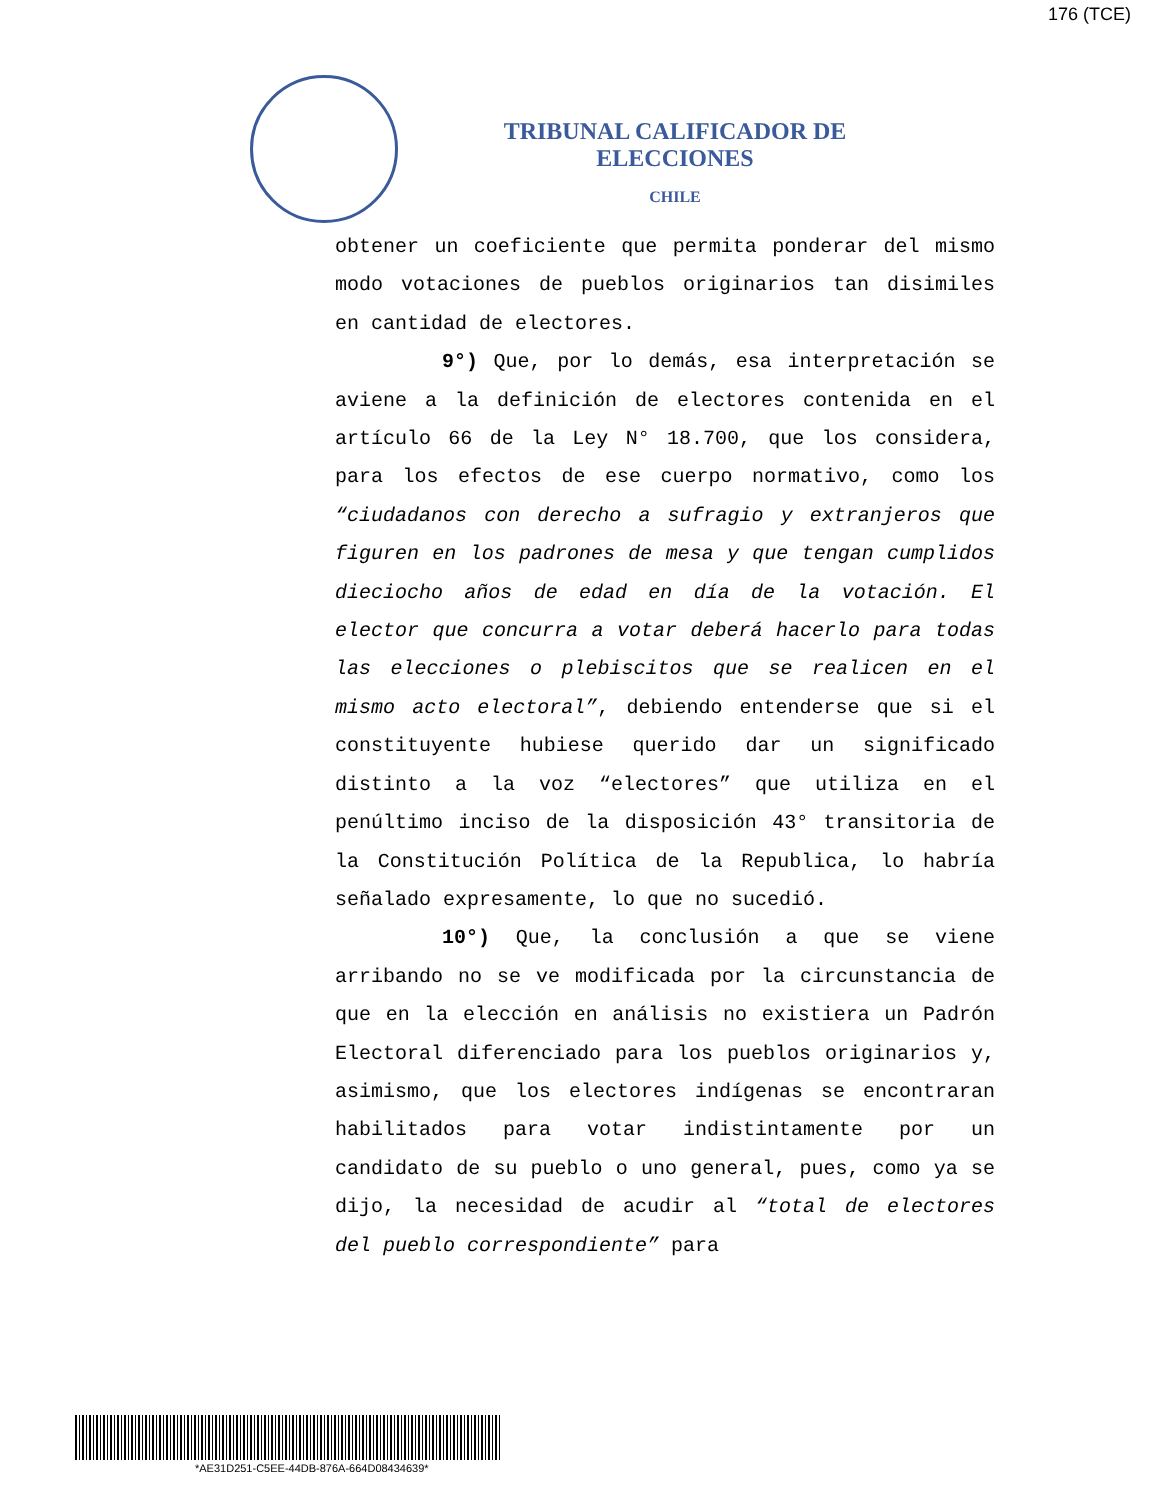176 (TCE)
TRIBUNAL CALIFICADOR DE ELECCIONES
CHILE
obtener un coeficiente que permita ponderar del mismo modo votaciones de pueblos originarios tan disimiles en cantidad de electores.
9°) Que, por lo demás, esa interpretación se aviene a la definición de electores contenida en el artículo 66 de la Ley N° 18.700, que los considera, para los efectos de ese cuerpo normativo, como los “ciudadanos con derecho a sufragio y extranjeros que figuren en los padrones de mesa y que tengan cumplidos dieciocho años de edad en día de la votación. El elector que concurra a votar deberá hacerlo para todas las elecciones o plebiscitos que se realicen en el mismo acto electoral”, debiendo entenderse que si el constituyente hubiese querido dar un significado distinto a la voz “electores” que utiliza en el penúltimo inciso de la disposición 43° transitoria de la Constitución Política de la Republica, lo habría señalado expresamente, lo que no sucedió.
10°) Que, la conclusión a que se viene arribando no se ve modificada por la circunstancia de que en la elección en análisis no existiera un Padrón Electoral diferenciado para los pueblos originarios y, asimismo, que los electores indígenas se encontraran habilitados para votar indistintamente por un candidato de su pueblo o uno general, pues, como ya se dijo, la necesidad de acudir al “total de electores del pueblo correspondiente” para
*AE31D251-C5EE-44DB-876A-664D08434639*